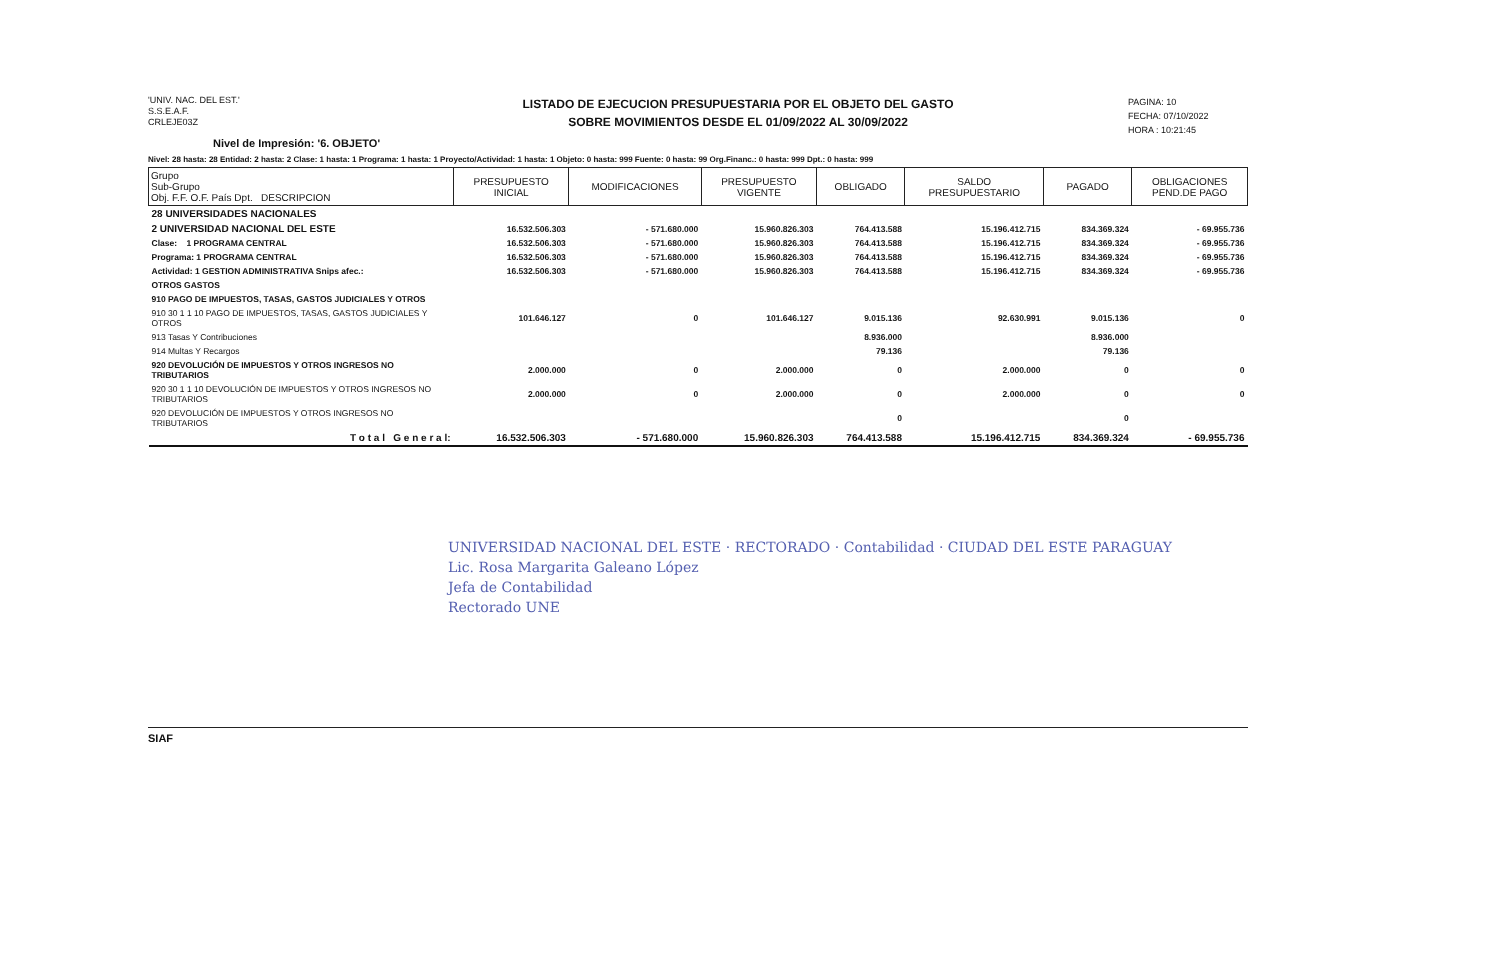'UNIV. NAC. DEL EST.'
S.S.E.A.F.
CRLEJE03Z
LISTADO DE EJECUCION PRESUPUESTARIA POR EL OBJETO DEL GASTO
SOBRE MOVIMIENTOS DESDE EL 01/09/2022 AL 30/09/2022
PAGINA: 10
FECHA: 07/10/2022
HORA : 10:21:45
Nivel de Impresión: '6. OBJETO'
Nivel: 28 hasta: 28 Entidad: 2 hasta: 2 Clase: 1 hasta: 1 Programa: 1 hasta: 1 Proyecto/Actividad: 1 hasta: 1 Objeto: 0 hasta: 999 Fuente: 0 hasta: 99 Org.Financ.: 0 hasta: 999 Dpt.: 0 hasta: 999
| Grupo Sub-Grupo Obj. F.F. O.F. País Dpt. DESCRIPCION | PRESUPUESTO INICIAL | MODIFICACIONES | PRESUPUESTO VIGENTE | OBLIGADO | SALDO PRESUPUESTARIO | PAGADO | OBLIGACIONES PEND.DE PAGO |
| --- | --- | --- | --- | --- | --- | --- | --- |
| 28 UNIVERSIDADES NACIONALES | | | | | | | |
| 2 UNIVERSIDAD NACIONAL DEL ESTE | 16.532.506.303 | - 571.680.000 | 15.960.826.303 | 764.413.588 | 15.196.412.715 | 834.369.324 | - 69.955.736 |
| Clase: 1 PROGRAMA CENTRAL | 16.532.506.303 | - 571.680.000 | 15.960.826.303 | 764.413.588 | 15.196.412.715 | 834.369.324 | - 69.955.736 |
| Programa: 1 PROGRAMA CENTRAL | 16.532.506.303 | - 571.680.000 | 15.960.826.303 | 764.413.588 | 15.196.412.715 | 834.369.324 | - 69.955.736 |
| Actividad: 1 GESTION ADMINISTRATIVA Snips afec.: | 16.532.506.303 | - 571.680.000 | 15.960.826.303 | 764.413.588 | 15.196.412.715 | 834.369.324 | - 69.955.736 |
| OTROS GASTOS | | | | | | | |
| 910 PAGO DE IMPUESTOS, TASAS, GASTOS JUDICIALES Y OTROS | | | | | | | |
| 910 30 1 1 10 PAGO DE IMPUESTOS, TASAS, GASTOS JUDICIALES Y OTROS | 101.646.127 | 0 | 101.646.127 | 9.015.136 | 92.630.991 | 9.015.136 | 0 |
| 913 Tasas Y Contribuciones | | | | 8.936.000 | | 8.936.000 | |
| 914 Multas Y Recargos | | | | 79.136 | | 79.136 | |
| 920 DEVOLUCIÓN DE IMPUESTOS Y OTROS INGRESOS NO TRIBUTARIOS | 2.000.000 | 0 | 2.000.000 | 0 | 2.000.000 | 0 | 0 |
| 920 30 1 1 10 DEVOLUCIÓN DE IMPUESTOS Y OTROS INGRESOS NO TRIBUTARIOS | 2.000.000 | 0 | 2.000.000 | 0 | 2.000.000 | 0 | 0 |
| 920 DEVOLUCIÓN DE IMPUESTOS Y OTROS INGRESOS NO TRIBUTARIOS | | | | 0 | | 0 | |
| T o t a l G e n e r a l: | 16.532.506.303 | - 571.680.000 | 15.960.826.303 | 764.413.588 | 15.196.412.715 | 834.369.324 | - 69.955.736 |
UNIVERSIDAD NACIONAL DEL ESTE · RECTORADO · Contabilidad · CIUDAD DEL ESTE PARAGUAY
Lic. Rosa Margarita Galeano López
Jefa de Contabilidad
Rectorado UNE
SIAF